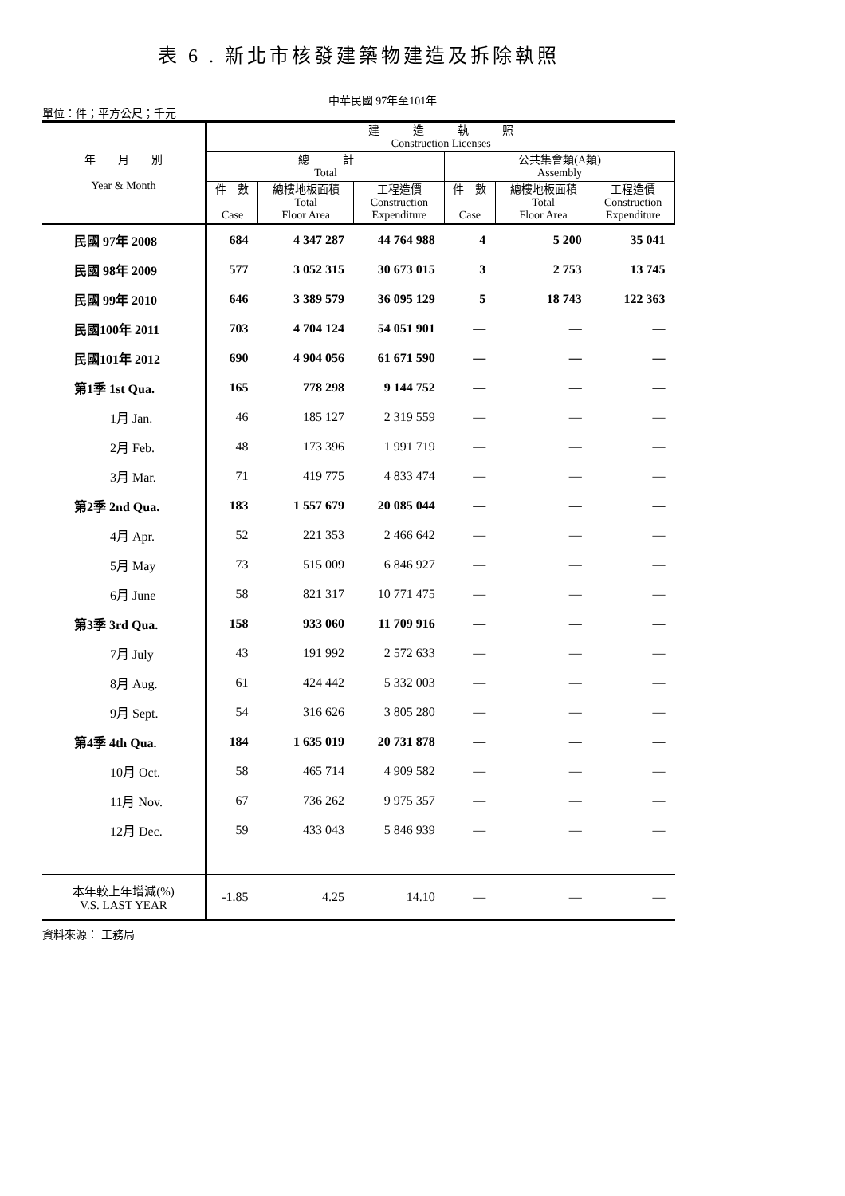表 6 . 新北市核發建築物建造及拆除執照
中華民國 97年至101年
單位：件；平方公尺；千元
| 年 月 別 Year & Month | 建 造 執 照 Construction Licenses | | | | | |
| --- | --- | --- | --- | --- | --- | --- |
| | 總 計 Total | | | 公共集會類(A類) Assembly | | |
| | 件 數 Case | 總樓地板面積 Total Floor Area | 工程造價 Construction Expenditure | 件 數 Case | 總樓地板面積 Total Floor Area | 工程造價 Construction Expenditure |
| 民國 97年 2008 | 684 | 4 347 287 | 44 764 988 | 4 | 5 200 | 35 041 |
| 民國 98年 2009 | 577 | 3 052 315 | 30 673 015 | 3 | 2 753 | 13 745 |
| 民國 99年 2010 | 646 | 3 389 579 | 36 095 129 | 5 | 18 743 | 122 363 |
| 民國100年 2011 | 703 | 4 704 124 | 54 051 901 | — | — | — |
| 民國101年 2012 | 690 | 4 904 056 | 61 671 590 | — | — | — |
| 第1季 1st Qua. | 165 | 778 298 | 9 144 752 | — | — | — |
| 1月 Jan. | 46 | 185 127 | 2 319 559 | — | — | — |
| 2月 Feb. | 48 | 173 396 | 1 991 719 | — | — | — |
| 3月 Mar. | 71 | 419 775 | 4 833 474 | — | — | — |
| 第2季 2nd Qua. | 183 | 1 557 679 | 20 085 044 | — | — | — |
| 4月 Apr. | 52 | 221 353 | 2 466 642 | — | — | — |
| 5月 May | 73 | 515 009 | 6 846 927 | — | — | — |
| 6月 June | 58 | 821 317 | 10 771 475 | — | — | — |
| 第3季 3rd Qua. | 158 | 933 060 | 11 709 916 | — | — | — |
| 7月 July | 43 | 191 992 | 2 572 633 | — | — | — |
| 8月 Aug. | 61 | 424 442 | 5 332 003 | — | — | — |
| 9月 Sept. | 54 | 316 626 | 3 805 280 | — | — | — |
| 第4季 4th Qua. | 184 | 1 635 019 | 20 731 878 | — | — | — |
| 10月 Oct. | 58 | 465 714 | 4 909 582 | — | — | — |
| 11月 Nov. | 67 | 736 262 | 9 975 357 | — | — | — |
| 12月 Dec. | 59 | 433 043 | 5 846 939 | — | — | — |
| 本年較上年增減(%) V.S. LAST YEAR | -1.85 | 4.25 | 14.10 | — | — | — |
資料來源： 工務局